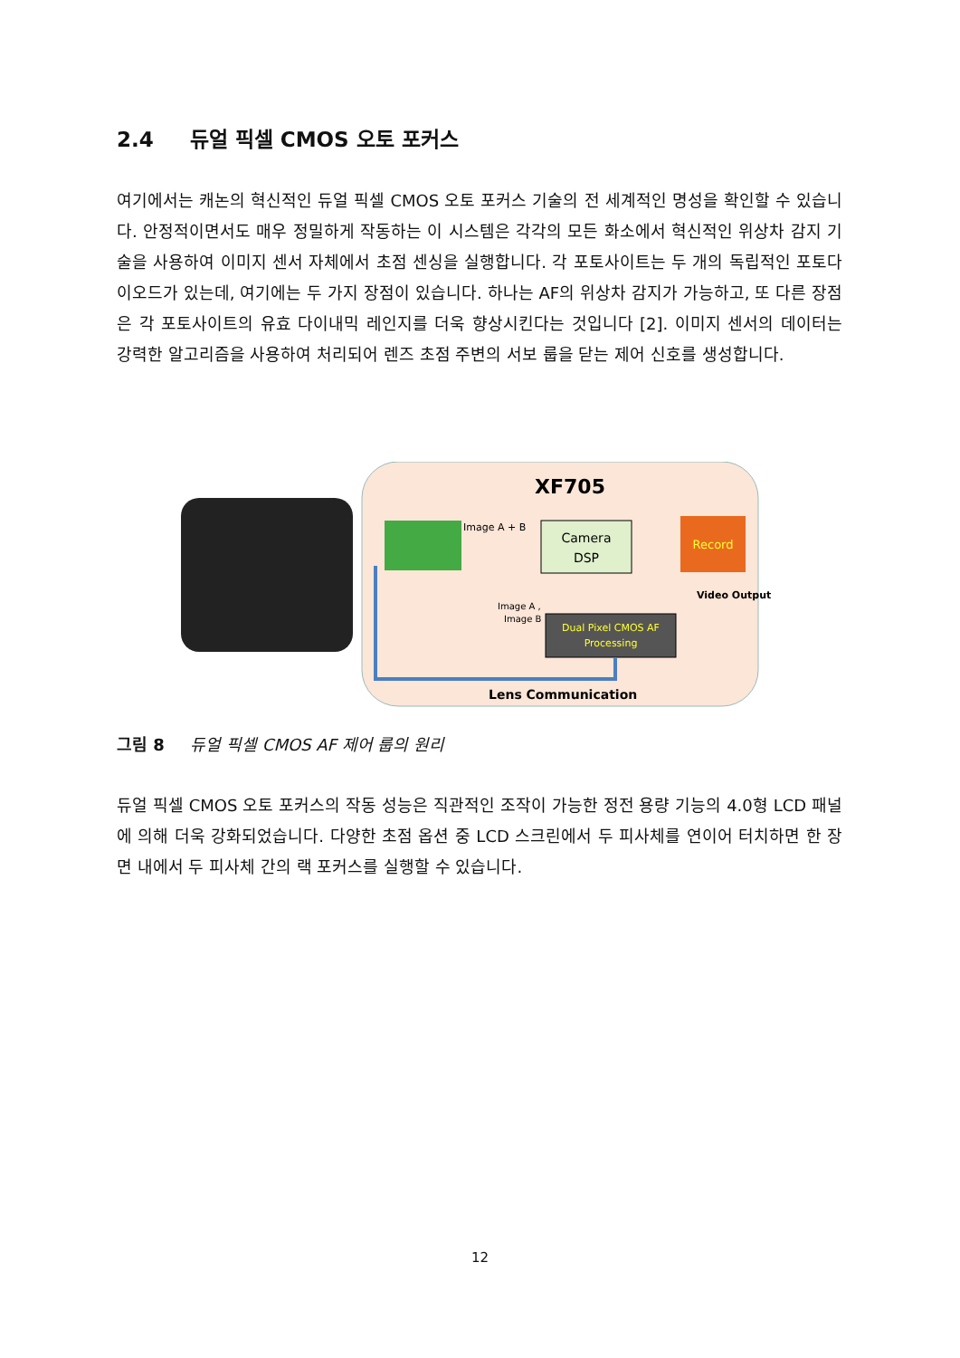2.4 듀얼 픽셀 CMOS 오토 포커스
여기에서는 캐논의 혁신적인 듀얼 픽셀 CMOS 오토 포커스 기술의 전 세계적인 명성을 확인할 수 있습니다. 안정적이면서도 매우 정밀하게 작동하는 이 시스템은 각각의 모든 화소에서 혁신적인 위상차 감지 기술을 사용하여 이미지 센서 자체에서 초점 센싱을 실행합니다. 각 포토사이트는 두 개의 독립적인 포토다이오드가 있는데, 여기에는 두 가지 장점이 있습니다. 하나는 AF의 위상차 감지가 가능하고, 또 다른 장점은 각 포토사이트의 유효 다이내믹 레인지를 더욱 향상시킨다는 것입니다 [2]. 이미지 센서의 데이터는 강력한 알고리즘을 사용하여 처리되어 렌즈 초점 주변의 서보 룹을 닫는 제어 신호를 생성합니다.
XF705
Image A + B
Camera
DSP
Record
Video Output
Image A ,
Image B
Dual Pixel CMOS AF
Processing
Lens Communication
그림 8 듀얼 픽셀 CMOS AF 제어 룹의 원리
듀얼 픽셀 CMOS 오토 포커스의 작동 성능은 직관적인 조작이 가능한 정전 용량 기능의 4.0형 LCD 패널에 의해 더욱 강화되었습니다. 다양한 초점 옵션 중 LCD 스크린에서 두 피사체를 연이어 터치하면 한 장면 내에서 두 피사체 간의 랙 포커스를 실행할 수 있습니다.
12